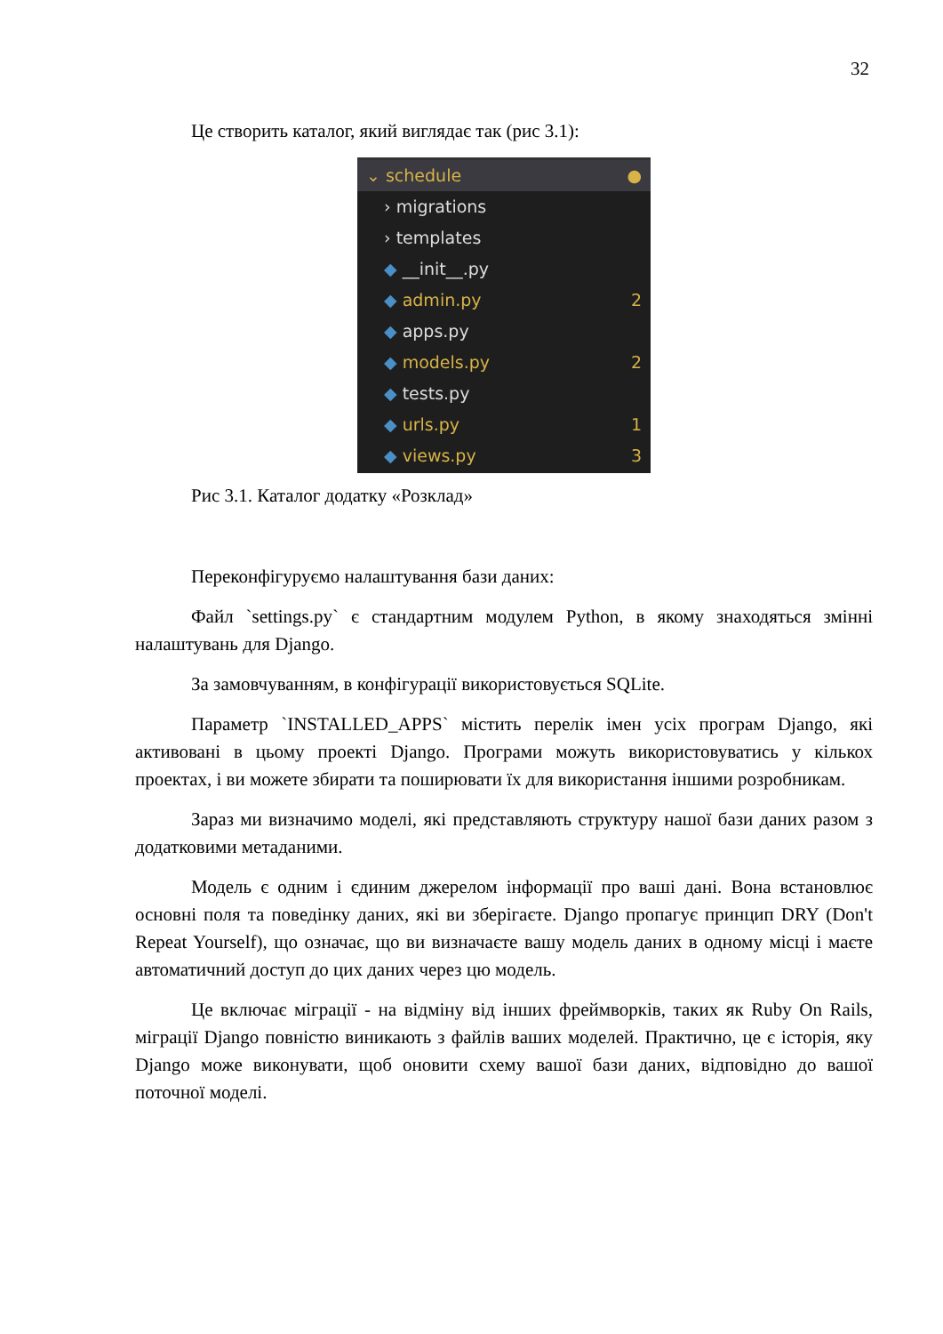32
Це створить каталог, який виглядає так (рис 3.1):
⌄ schedule ●
› migrations
› templates
◆ __init__.py
◆ admin.py 2
◆ apps.py
◆ models.py 2
◆ tests.py
◆ urls.py 1
◆ views.py 3
Рис 3.1. Каталог додатку «Розклад»
Переконфігуруємо налаштування бази даних:
Файл `settings.py` є стандартним модулем Python, в якому знаходяться змінні налаштувань для Django.
За замовчуванням, в конфігурації використовується SQLite.
Параметр `INSTALLED_APPS` містить перелік імен усіх програм Django, які активовані в цьому проекті Django. Програми можуть використовуватись у кількох проектах, і ви можете збирати та поширювати їх для використання іншими розробникам.
Зараз ми визначимо моделі, які представляють структуру нашої бази даних разом з додатковими метаданими.
Модель є одним і єдиним джерелом інформації про ваші дані. Вона встановлює основні поля та поведінку даних, які ви зберігаєте. Django пропагує принцип DRY (Don't Repeat Yourself), що означає, що ви визначаєте вашу модель даних в одному місці і маєте автоматичний доступ до цих даних через цю модель.
Це включає міграції - на відміну від інших фреймворків, таких як Ruby On Rails, міграції Django повністю виникають з файлів ваших моделей. Практично, це є історія, яку Django може виконувати, щоб оновити схему вашої бази даних, відповідно до вашої поточної моделі.